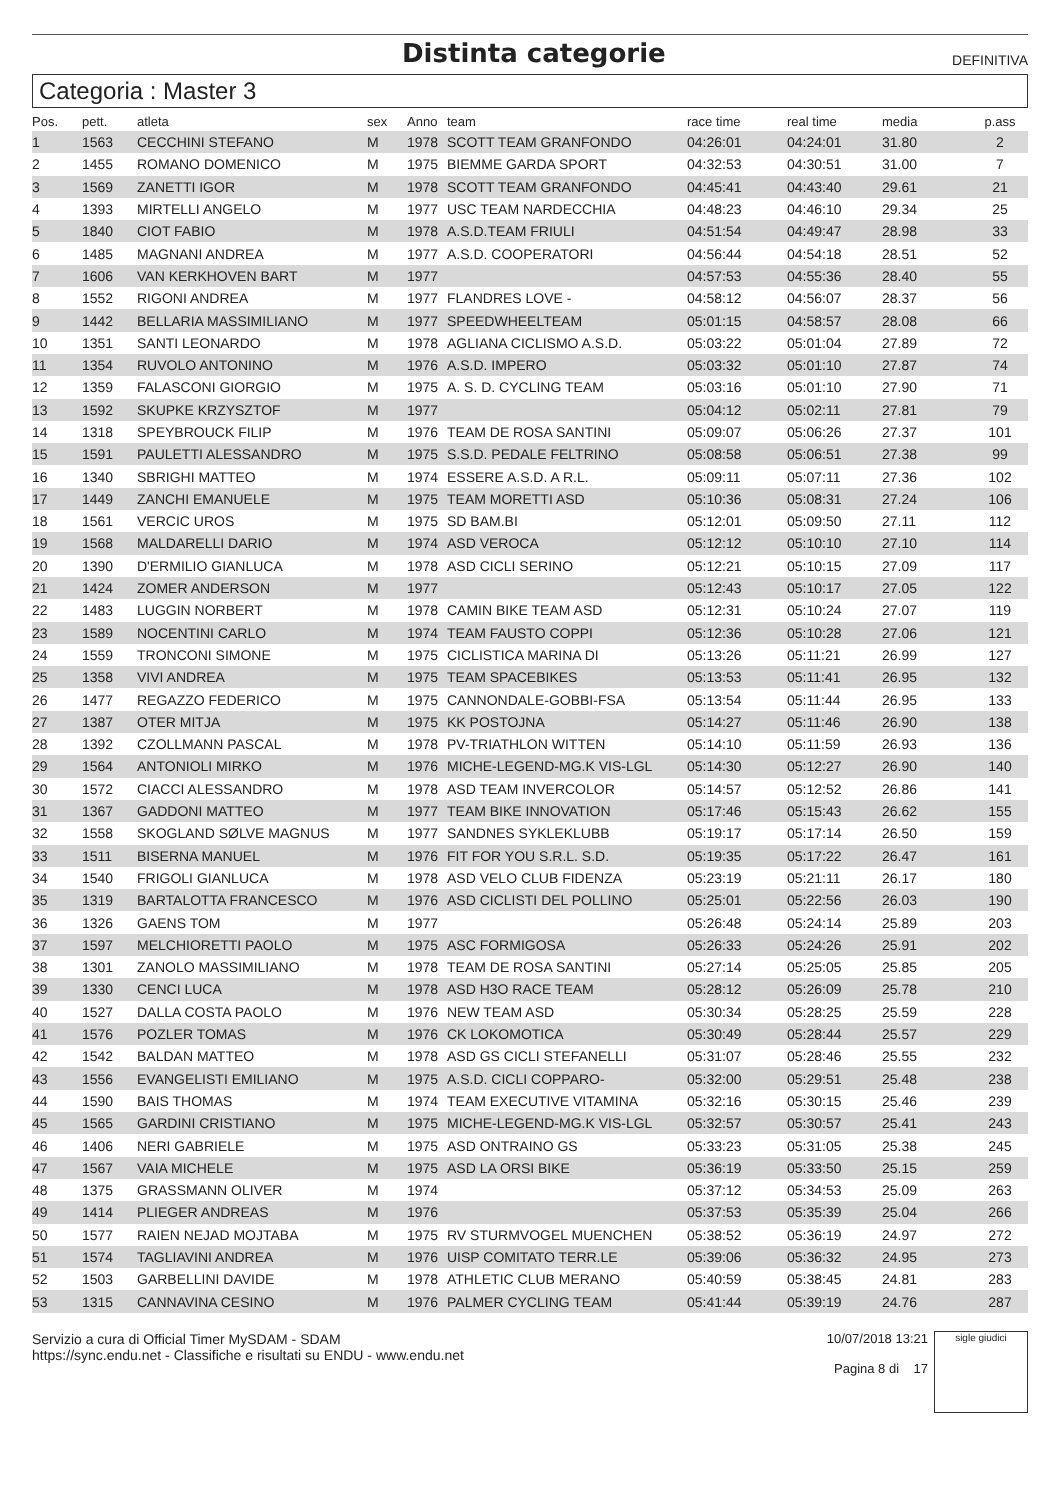Distinta categorie
DEFINITIVA
Categoria : Master 3
| Pos. | pett. | atleta | sex | Anno | team | race time | real time | media | p.ass |
| --- | --- | --- | --- | --- | --- | --- | --- | --- | --- |
| 1 | 1563 | CECCHINI STEFANO | M | 1978 | SCOTT TEAM GRANFONDO | 04:26:01 | 04:24:01 | 31.80 | 2 |
| 2 | 1455 | ROMANO DOMENICO | M | 1975 | BIEMME GARDA SPORT | 04:32:53 | 04:30:51 | 31.00 | 7 |
| 3 | 1569 | ZANETTI IGOR | M | 1978 | SCOTT TEAM GRANFONDO | 04:45:41 | 04:43:40 | 29.61 | 21 |
| 4 | 1393 | MIRTELLI ANGELO | M | 1977 | USC TEAM NARDECCHIA | 04:48:23 | 04:46:10 | 29.34 | 25 |
| 5 | 1840 | CIOT FABIO | M | 1978 | A.S.D.TEAM FRIULI | 04:51:54 | 04:49:47 | 28.98 | 33 |
| 6 | 1485 | MAGNANI ANDREA | M | 1977 | A.S.D. COOPERATORI | 04:56:44 | 04:54:18 | 28.51 | 52 |
| 7 | 1606 | VAN KERKHOVEN BART | M | 1977 | | 04:57:53 | 04:55:36 | 28.40 | 55 |
| 8 | 1552 | RIGONI ANDREA | M | 1977 | FLANDRES LOVE - | 04:58:12 | 04:56:07 | 28.37 | 56 |
| 9 | 1442 | BELLARIA MASSIMILIANO | M | 1977 | SPEEDWHEELTEAM | 05:01:15 | 04:58:57 | 28.08 | 66 |
| 10 | 1351 | SANTI LEONARDO | M | 1978 | AGLIANA CICLISMO A.S.D. | 05:03:22 | 05:01:04 | 27.89 | 72 |
| 11 | 1354 | RUVOLO ANTONINO | M | 1976 | A.S.D. IMPERO | 05:03:32 | 05:01:10 | 27.87 | 74 |
| 12 | 1359 | FALASCONI GIORGIO | M | 1975 | A. S. D. CYCLING TEAM | 05:03:16 | 05:01:10 | 27.90 | 71 |
| 13 | 1592 | SKUPKE KRZYSZTOF | M | 1977 | | 05:04:12 | 05:02:11 | 27.81 | 79 |
| 14 | 1318 | SPEYBROUCK FILIP | M | 1976 | TEAM DE ROSA SANTINI | 05:09:07 | 05:06:26 | 27.37 | 101 |
| 15 | 1591 | PAULETTI ALESSANDRO | M | 1975 | S.S.D. PEDALE FELTRINO | 05:08:58 | 05:06:51 | 27.38 | 99 |
| 16 | 1340 | SBRIGHI MATTEO | M | 1974 | ESSERE A.S.D. A R.L. | 05:09:11 | 05:07:11 | 27.36 | 102 |
| 17 | 1449 | ZANCHI EMANUELE | M | 1975 | TEAM MORETTI ASD | 05:10:36 | 05:08:31 | 27.24 | 106 |
| 18 | 1561 | VERCIC UROS | M | 1975 | SD BAM.BI | 05:12:01 | 05:09:50 | 27.11 | 112 |
| 19 | 1568 | MALDARELLI DARIO | M | 1974 | ASD VEROCA | 05:12:12 | 05:10:10 | 27.10 | 114 |
| 20 | 1390 | D'ERMILIO GIANLUCA | M | 1978 | ASD CICLI SERINO | 05:12:21 | 05:10:15 | 27.09 | 117 |
| 21 | 1424 | ZOMER ANDERSON | M | 1977 | | 05:12:43 | 05:10:17 | 27.05 | 122 |
| 22 | 1483 | LUGGIN NORBERT | M | 1978 | CAMIN BIKE TEAM ASD | 05:12:31 | 05:10:24 | 27.07 | 119 |
| 23 | 1589 | NOCENTINI CARLO | M | 1974 | TEAM FAUSTO COPPI | 05:12:36 | 05:10:28 | 27.06 | 121 |
| 24 | 1559 | TRONCONI SIMONE | M | 1975 | CICLISTICA MARINA DI | 05:13:26 | 05:11:21 | 26.99 | 127 |
| 25 | 1358 | VIVI ANDREA | M | 1975 | TEAM SPACEBIKES | 05:13:53 | 05:11:41 | 26.95 | 132 |
| 26 | 1477 | REGAZZO FEDERICO | M | 1975 | CANNONDALE-GOBBI-FSA | 05:13:54 | 05:11:44 | 26.95 | 133 |
| 27 | 1387 | OTER MITJA | M | 1975 | KK POSTOJNA | 05:14:27 | 05:11:46 | 26.90 | 138 |
| 28 | 1392 | CZOLLMANN PASCAL | M | 1978 | PV-TRIATHLON WITTEN | 05:14:10 | 05:11:59 | 26.93 | 136 |
| 29 | 1564 | ANTONIOLI MIRKO | M | 1976 | MICHE-LEGEND-MG.K VIS-LGL | 05:14:30 | 05:12:27 | 26.90 | 140 |
| 30 | 1572 | CIACCI ALESSANDRO | M | 1978 | ASD TEAM INVERCOLOR | 05:14:57 | 05:12:52 | 26.86 | 141 |
| 31 | 1367 | GADDONI MATTEO | M | 1977 | TEAM BIKE INNOVATION | 05:17:46 | 05:15:43 | 26.62 | 155 |
| 32 | 1558 | SKOGLAND SØLVE MAGNUS | M | 1977 | SANDNES SYKLEKLUBB | 05:19:17 | 05:17:14 | 26.50 | 159 |
| 33 | 1511 | BISERNA MANUEL | M | 1976 | FIT FOR YOU S.R.L. S.D. | 05:19:35 | 05:17:22 | 26.47 | 161 |
| 34 | 1540 | FRIGOLI GIANLUCA | M | 1978 | ASD VELO CLUB FIDENZA | 05:23:19 | 05:21:11 | 26.17 | 180 |
| 35 | 1319 | BARTALOTTA FRANCESCO | M | 1976 | ASD CICLISTI DEL POLLINO | 05:25:01 | 05:22:56 | 26.03 | 190 |
| 36 | 1326 | GAENS TOM | M | 1977 | | 05:26:48 | 05:24:14 | 25.89 | 203 |
| 37 | 1597 | MELCHIORETTI PAOLO | M | 1975 | ASC FORMIGOSA | 05:26:33 | 05:24:26 | 25.91 | 202 |
| 38 | 1301 | ZANOLO MASSIMILIANO | M | 1978 | TEAM DE ROSA SANTINI | 05:27:14 | 05:25:05 | 25.85 | 205 |
| 39 | 1330 | CENCI LUCA | M | 1978 | ASD H3O RACE TEAM | 05:28:12 | 05:26:09 | 25.78 | 210 |
| 40 | 1527 | DALLA COSTA PAOLO | M | 1976 | NEW TEAM ASD | 05:30:34 | 05:28:25 | 25.59 | 228 |
| 41 | 1576 | POZLER TOMAS | M | 1976 | CK LOKOMOTICA | 05:30:49 | 05:28:44 | 25.57 | 229 |
| 42 | 1542 | BALDAN MATTEO | M | 1978 | ASD GS CICLI STEFANELLI | 05:31:07 | 05:28:46 | 25.55 | 232 |
| 43 | 1556 | EVANGELISTI EMILIANO | M | 1975 | A.S.D. CICLI COPPARO- | 05:32:00 | 05:29:51 | 25.48 | 238 |
| 44 | 1590 | BAIS THOMAS | M | 1974 | TEAM EXECUTIVE VITAMINA | 05:32:16 | 05:30:15 | 25.46 | 239 |
| 45 | 1565 | GARDINI CRISTIANO | M | 1975 | MICHE-LEGEND-MG.K VIS-LGL | 05:32:57 | 05:30:57 | 25.41 | 243 |
| 46 | 1406 | NERI GABRIELE | M | 1975 | ASD ONTRAINO GS | 05:33:23 | 05:31:05 | 25.38 | 245 |
| 47 | 1567 | VAIA MICHELE | M | 1975 | ASD LA ORSI BIKE | 05:36:19 | 05:33:50 | 25.15 | 259 |
| 48 | 1375 | GRASSMANN OLIVER | M | 1974 | | 05:37:12 | 05:34:53 | 25.09 | 263 |
| 49 | 1414 | PLIEGER ANDREAS | M | 1976 | | 05:37:53 | 05:35:39 | 25.04 | 266 |
| 50 | 1577 | RAIEN NEJAD MOJTABA | M | 1975 | RV STURMVOGEL MUENCHEN | 05:38:52 | 05:36:19 | 24.97 | 272 |
| 51 | 1574 | TAGLIAVINI ANDREA | M | 1976 | UISP COMITATO TERR.LE | 05:39:06 | 05:36:32 | 24.95 | 273 |
| 52 | 1503 | GARBELLINI DAVIDE | M | 1978 | ATHLETIC CLUB MERANO | 05:40:59 | 05:38:45 | 24.81 | 283 |
| 53 | 1315 | CANNAVINA CESINO | M | 1976 | PALMER CYCLING TEAM | 05:41:44 | 05:39:19 | 24.76 | 287 |
Servizio a cura di Official Timer MySDAM - SDAM
https://sync.endu.net - Classifiche e risultati su ENDU - www.endu.net
10/07/2018 13:21
Pagina 8 di 17
sigle giudici